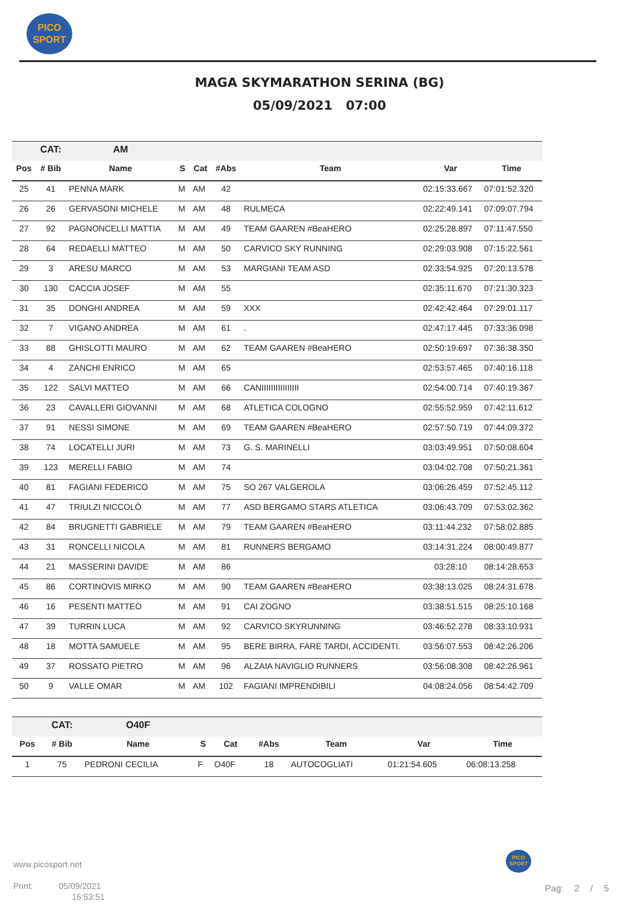PICO
SPORT
MAGA SKYMARATHON SERINA (BG)
05/09/2021 07:00
| | CAT: | AM | | | | | | |
| Pos | # Bib | Name | S | Cat | #Abs | Team | Var | Time |
| 25 | 41 | PENNA MARK | M | AM | 42 | | 02:15:33.667 | 07:01:52.320 |
| 26 | 26 | GERVASONI MICHELE | M | AM | 48 | RULMECA | 02:22:49.141 | 07:09:07.794 |
| 27 | 92 | PAGNONCELLI MATTIA | M | AM | 49 | TEAM GAAREN #BeaHERO | 02:25:28.897 | 07:11:47.550 |
| 28 | 64 | REDAELLI MATTEO | M | AM | 50 | CARVICO SKY RUNNING | 02:29:03.908 | 07:15:22.561 |
| 29 | 3 | ARESU MARCO | M | AM | 53 | MARGIANI TEAM ASD | 02:33:54.925 | 07:20:13.578 |
| 30 | 130 | CACCIA JOSEF | M | AM | 55 | | 02:35:11.670 | 07:21:30.323 |
| 31 | 35 | DONGHI ANDREA | M | AM | 59 | XXX | 02:42:42.464 | 07:29:01.117 |
| 32 | 7 | VIGANO ANDREA | M | AM | 61 | . | 02:47:17.445 | 07:33:36.098 |
| 33 | 88 | GHISLOTTI MAURO | M | AM | 62 | TEAM GAAREN #BeaHERO | 02:50:19.697 | 07:36:38.350 |
| 34 | 4 | ZANCHI ENRICO | M | AM | 65 | | 02:53:57.465 | 07:40:16.118 |
| 35 | 122 | SALVI MATTEO | M | AM | 66 | CANIIIIIIIIIIIIIIII | 02:54:00.714 | 07:40:19.367 |
| 36 | 23 | CAVALLERI GIOVANNI | M | AM | 68 | ATLETICA COLOGNO | 02:55:52.959 | 07:42:11.612 |
| 37 | 91 | NESSI SIMONE | M | AM | 69 | TEAM GAAREN #BeaHERO | 02:57:50.719 | 07:44:09.372 |
| 38 | 74 | LOCATELLI JURI | M | AM | 73 | G. S. MARINELLI | 03:03:49.951 | 07:50:08.604 |
| 39 | 123 | MERELLI FABIO | M | AM | 74 | | 03:04:02.708 | 07:50:21.361 |
| 40 | 81 | FAGIANI FEDERICO | M | AM | 75 | SO 267 VALGEROLA | 03:06:26.459 | 07:52:45.112 |
| 41 | 47 | TRIULZI NICCOLÒ | M | AM | 77 | ASD BERGAMO STARS ATLETICA | 03:06:43.709 | 07:53:02.362 |
| 42 | 84 | BRUGNETTI GABRIELE | M | AM | 79 | TEAM GAAREN #BeaHERO | 03:11:44.232 | 07:58:02.885 |
| 43 | 31 | RONCELLI NICOLA | M | AM | 81 | RUNNERS BERGAMO | 03:14:31.224 | 08:00:49.877 |
| 44 | 21 | MASSERINI DAVIDE | M | AM | 86 | | 03:28:10 | 08:14:28.653 |
| 45 | 86 | CORTINOVIS MIRKO | M | AM | 90 | TEAM GAAREN #BeaHERO | 03:38:13.025 | 08:24:31.678 |
| 46 | 16 | PESENTI MATTEO | M | AM | 91 | CAI ZOGNO | 03:38:51.515 | 08:25:10.168 |
| 47 | 39 | TURRIN LUCA | M | AM | 92 | CARVICO SKYRUNNING | 03:46:52.278 | 08:33:10.931 |
| 48 | 18 | MOTTA SAMUELE | M | AM | 95 | BERE BIRRA, FARE TARDI, ACCIDENTI. | 03:56:07.553 | 08:42:26.206 |
| 49 | 37 | ROSSATO PIETRO | M | AM | 96 | ALZAIA NAVIGLIO RUNNERS | 03:56:08.308 | 08:42:26.961 |
| 50 | 9 | VALLE OMAR | M | AM | 102 | FAGIANI IMPRENDIBILI | 04:08:24.056 | 08:54:42.709 |
| | CAT: | O40F | | | | | | |
| Pos | # Bib | Name | S | Cat | #Abs | Team | Var | Time |
| 1 | 75 | PEDRONI CECILIA | F | O40F | 18 | AUTOCOGLIATI | 01:21:54.605 | 06:08:13.258 |
www.picosport.net
Print: 05/09/2021
16:53:51
PICO
SPORT
Pag: 2 / 5